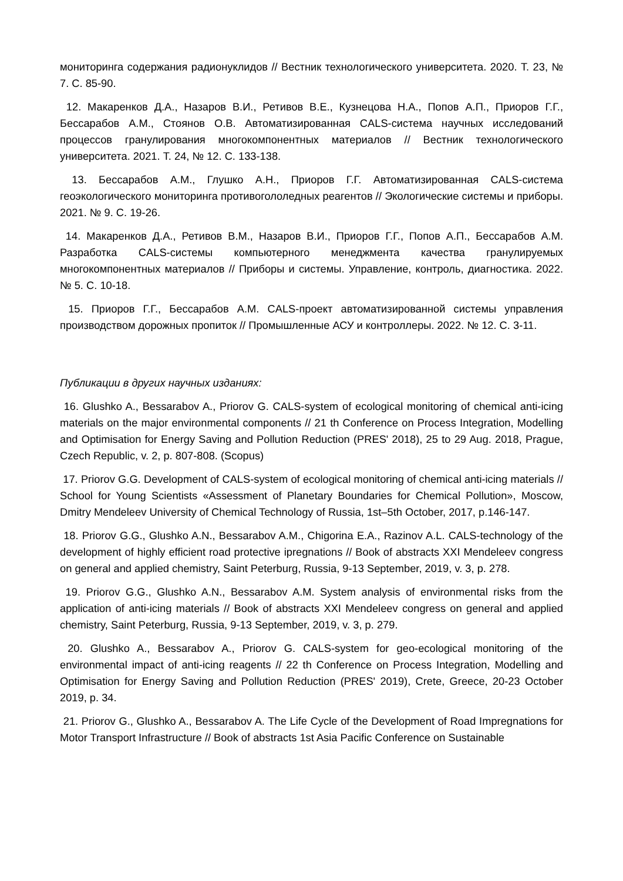мониторинга содержания радионуклидов // Вестник технологического университета. 2020. Т. 23, № 7. С. 85-90.
12. Макаренков Д.А., Назаров В.И., Ретивов В.Е., Кузнецова Н.А., Попов А.П., Приоров Г.Г., Бессарабов А.М., Стоянов О.В. Автоматизированная CALS-система научных исследований процессов гранулирования многокомпонентных материалов // Вестник технологического университета. 2021. Т. 24, № 12. С. 133-138.
13. Бессарабов А.М., Глушко А.Н., Приоров Г.Г. Автоматизированная CALS-система геоэкологического мониторинга противогололедных реагентов // Экологические системы и приборы. 2021. № 9. С. 19-26.
14. Макаренков Д.А., Ретивов В.М., Назаров В.И., Приоров Г.Г., Попов А.П., Бессарабов А.М. Разработка CALS-системы компьютерного менеджмента качества гранулируемых многокомпонентных материалов // Приборы и системы. Управление, контроль, диагностика. 2022. № 5. С. 10-18.
15. Приоров Г.Г., Бессарабов А.М. CALS-проект автоматизированной системы управления производством дорожных пропиток // Промышленные АСУ и контроллеры. 2022. № 12. С. 3-11.
Публикации в других научных изданиях:
16. Glushko A., Bessarabov A., Priorov G. CALS-system of ecological monitoring of chemical anti-icing materials on the major environmental components // 21 th Conference on Process Integration, Modelling and Optimisation for Energy Saving and Pollution Reduction (PRES' 2018), 25 to 29 Aug. 2018, Prague, Czech Republic, v. 2, p. 807-808. (Scopus)
17. Priorov G.G. Development of CALS-system of ecological monitoring of chemical anti-icing materials // School for Young Scientists «Assessment of Planetary Boundaries for Chemical Pollution», Moscow, Dmitry Mendeleev University of Chemical Technology of Russia, 1st–5th October, 2017, p.146-147.
18. Priorov G.G., Glushko A.N., Bessarabov A.M., Chigorina E.A., Razinov A.L. CALS-technology of the development of highly efficient road protective ipregnations // Book of abstracts XXI Mendeleev congress on general and applied chemistry, Saint Peterburg, Russia, 9-13 September, 2019, v. 3, p. 278.
19. Priorov G.G., Glushko A.N., Bessarabov A.M. System analysis of environmental risks from the application of anti-icing materials // Book of abstracts XXI Mendeleev congress on general and applied chemistry, Saint Peterburg, Russia, 9-13 September, 2019, v. 3, p. 279.
20. Glushko A., Bessarabov A., Priorov G. CALS-system for geo-ecological monitoring of the environmental impact of anti-icing reagents // 22 th Conference on Process Integration, Modelling and Optimisation for Energy Saving and Pollution Reduction (PRES' 2019), Crete, Greece, 20-23 October 2019, p. 34.
21. Priorov G., Glushko A., Bessarabov A. The Life Cycle of the Development of Road Impregnations for Motor Transport Infrastructure // Book of abstracts 1st Asia Pacific Conference on Sustainable